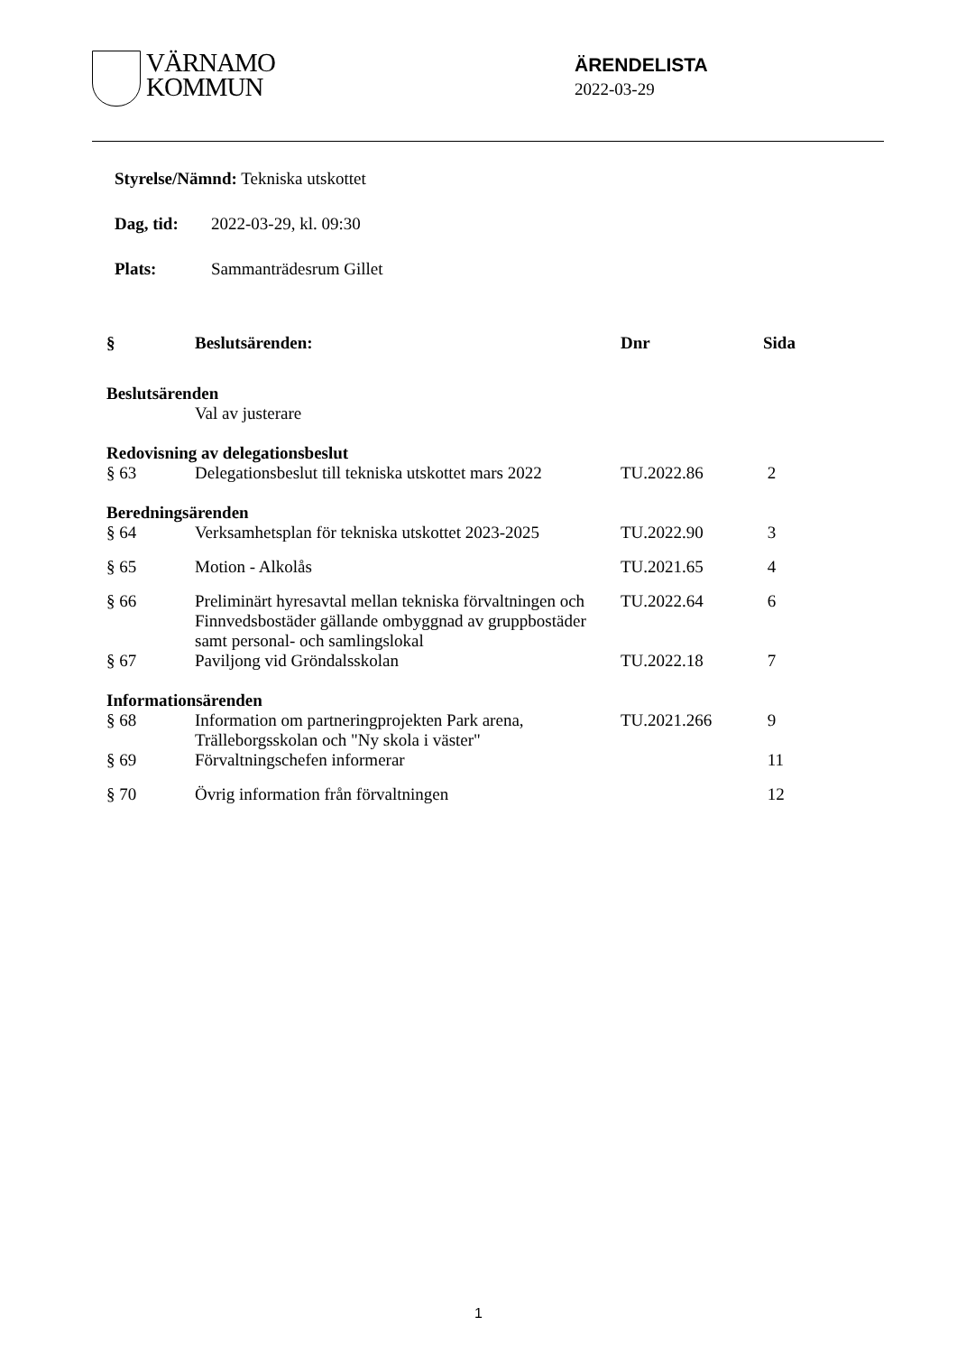VÄRNAMO
KOMMUN
ÄRENDELISTA
2022-03-29
Styrelse/Nämnd: Tekniska utskottet
Dag, tid: 2022-03-29, kl. 09:30
Plats: Sammanträdesrum Gillet
| § | Beslutsärenden: | Dnr | Sida |
| --- | --- | --- | --- |
| Beslutsärenden | | | |
| | Val av justerare | | |
| Redovisning av delegationsbeslut | | | |
| § 63 | Delegationsbeslut till tekniska utskottet mars 2022 | TU.2022.86 | 2 |
| Beredningsärenden | | | |
| § 64 | Verksamhetsplan för tekniska utskottet 2023-2025 | TU.2022.90 | 3 |
| § 65 | Motion - Alkolås | TU.2021.65 | 4 |
| § 66 | Preliminärt hyresavtal mellan tekniska förvaltningen och Finnvedsbostäder gällande ombyggnad av gruppbostäder samt personal- och samlingslokal | TU.2022.64 | 6 |
| § 67 | Paviljong vid Gröndalsskolan | TU.2022.18 | 7 |
| Informationsärenden | | | |
| § 68 | Information om partneringprojekten Park arena, Trälleborgsskolan och "Ny skola i väster" | TU.2021.266 | 9 |
| § 69 | Förvaltningschefen informerar | | 11 |
| § 70 | Övrig information från förvaltningen | | 12 |
1